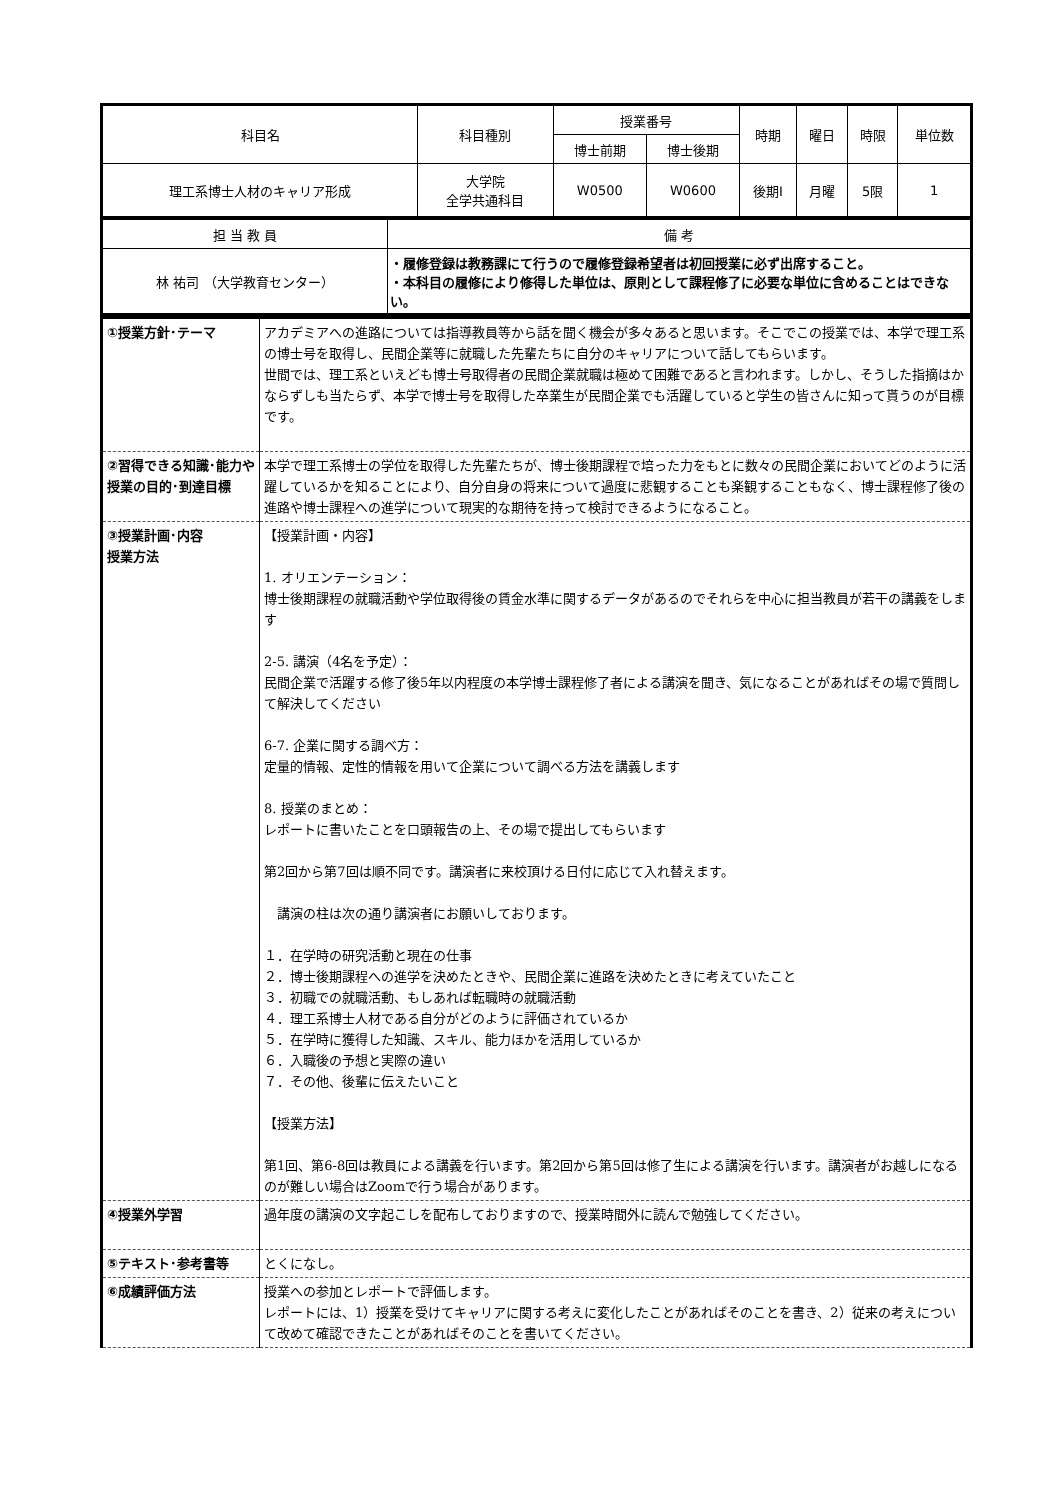| 科目名 | 科目種別 | 授業番号 | | 時期 | 曜日 | 時限 | 単位数 |
| | | 博士前期 | 博士後期 | | | | |
| 理工系博士人材のキャリア形成 | 大学院 全学共通科目 | W0500 | W0600 | 後期Ⅰ | 月曜 | 5限 | 1 |
| 担 当 教 員 | 備 考 |
| 林 祐司 （大学教育センター） | ・履修登録は教務課にて行うので履修登録希望者は初回授業に必ず出席すること。 ・本科目の履修により修得した単位は、原則として課程修了に必要な単位に含めることはできない。 |
| ①授業方針･テーマ | アカデミアへの進路については指導教員等から話を聞く機会が多々あると思います。そこでこの授業では、本学で理工系の博士号を取得し、民間企業等に就職した先輩たちに自分のキャリアについて話してもらいます。 世間では、理工系といえども博士号取得者の民間企業就職は極めて困難であると言われます。しかし、そうした指摘はかならずしも当たらず、本学で博士号を取得した卒業生が民間企業でも活躍していると学生の皆さんに知って貰うのが目標です。 |
| ②習得できる知識･能力や授業の目的･到達目標 | 本学で理工系博士の学位を取得した先輩たちが、博士後期課程で培った力をもとに数々の民間企業においてどのように活躍しているかを知ることにより、自分自身の将来について過度に悲観することも楽観することもなく、博士課程修了後の進路や博士課程への進学について現実的な期待を持って検討できるようになること。 |
| ③授業計画･内容 授業方法 | 【授業計画・内容】 1. オリエンテーション： 博士後期課程の就職活動や学位取得後の賃金水準に関するデータがあるのでそれらを中心に担当教員が若干の講義をします 2-5. 講演（4名を予定）： 民間企業で活躍する修了後5年以内程度の本学博士課程修了者による講演を聞き、気になることがあればその場で質問して解決してください 6-7. 企業に関する調べ方： 定量的情報、定性的情報を用いて企業について調べる方法を講義します 8. 授業のまとめ： レポートに書いたことを口頭報告の上、その場で提出してもらいます 第2回から第7回は順不同です。講演者に来校頂ける日付に応じて入れ替えます。 講演の柱は次の通り講演者にお願いしております。 １．在学時の研究活動と現在の仕事 ２．博士後期課程への進学を決めたときや、民間企業に進路を決めたときに考えていたこと ３．初職での就職活動、もしあれば転職時の就職活動 ４．理工系博士人材である自分がどのように評価されているか ５．在学時に獲得した知識、スキル、能力ほかを活用しているか ６．入職後の予想と実際の違い ７．その他、後輩に伝えたいこと 【授業方法】 第1回、第6-8回は教員による講義を行います。第2回から第5回は修了生による講演を行います。講演者がお越しになるのが難しい場合はZoomで行う場合があります。 |
| ④授業外学習 | 過年度の講演の文字起こしを配布しておりますので、授業時間外に読んで勉強してください。 |
| ⑤テキスト･参考書等 | とくになし。 |
| ⑥成績評価方法 | 授業への参加とレポートで評価します。 レポートには、1）授業を受けてキャリアに関する考えに変化したことがあればそのことを書き、2）従来の考えについて改めて確認できたことがあればそのことを書いてください。 |